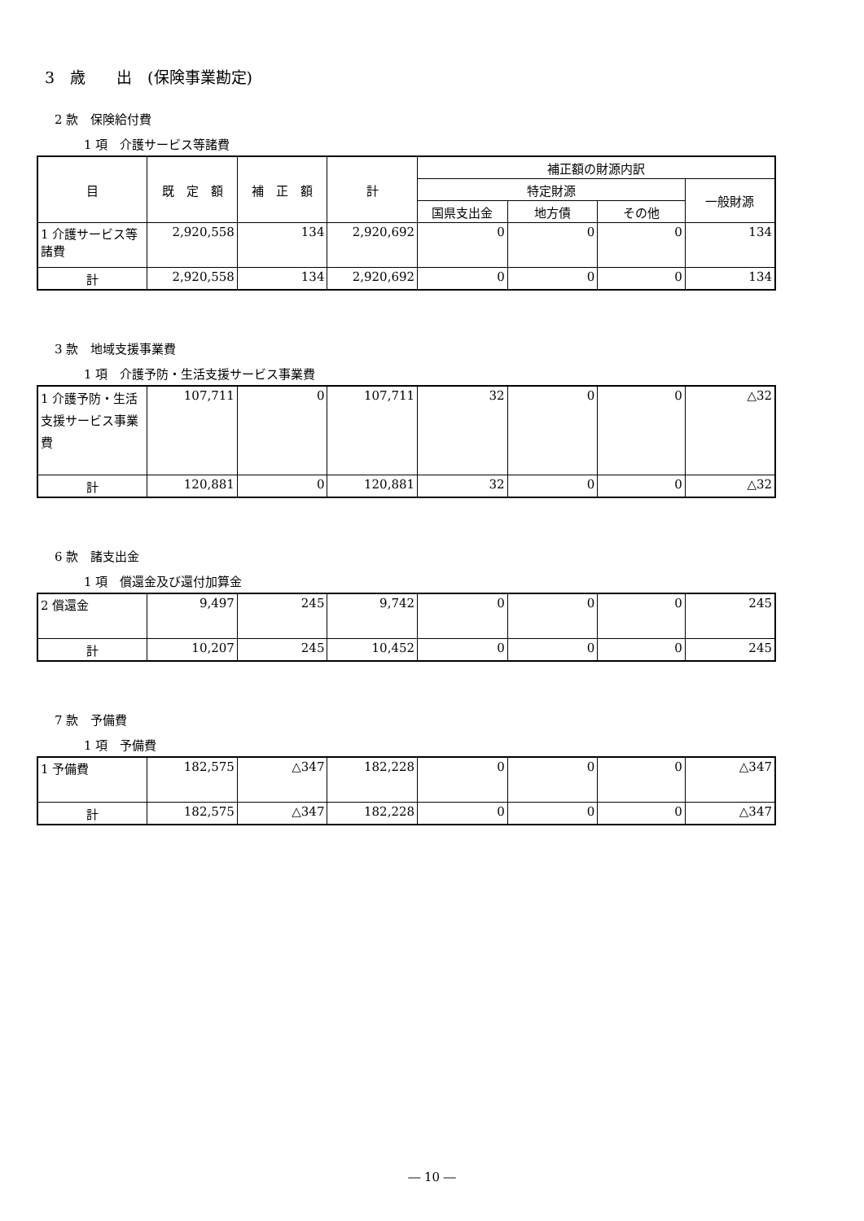3　歳　　出　(保険事業勘定)
2 款　保険給付費
1 項　介護サービス等諸費
| 目 | 既 定 額 | 補 正 額 | 計 | 補正額の財源内訳 | | | |
| --- | --- | --- | --- | --- | --- | --- | --- |
| | | | | 特定財源 | | | 一般財源 |
| | | | | 国県支出金 | 地方債 | その他 | |
| 1 介護サービス等諸費 | 2,920,558 | 134 | 2,920,692 | 0 | 0 | 0 | 134 |
| 計 | 2,920,558 | 134 | 2,920,692 | 0 | 0 | 0 | 134 |
3 款　地域支援事業費
1 項　介護予防・生活支援サービス事業費
| 1 介護予防・生活支援サービス事業費 | 107,711 | 0 | 107,711 | 32 | 0 | 0 | △32 |
| 計 | 120,881 | 0 | 120,881 | 32 | 0 | 0 | △32 |
6 款　諸支出金
1 項　償還金及び還付加算金
| 2 償還金 | 9,497 | 245 | 9,742 | 0 | 0 | 0 | 245 |
| 計 | 10,207 | 245 | 10,452 | 0 | 0 | 0 | 245 |
7 款　予備費
1 項　予備費
| 1 予備費 | 182,575 | △347 | 182,228 | 0 | 0 | 0 | △347 |
| 計 | 182,575 | △347 | 182,228 | 0 | 0 | 0 | △347 |
― 10 ―